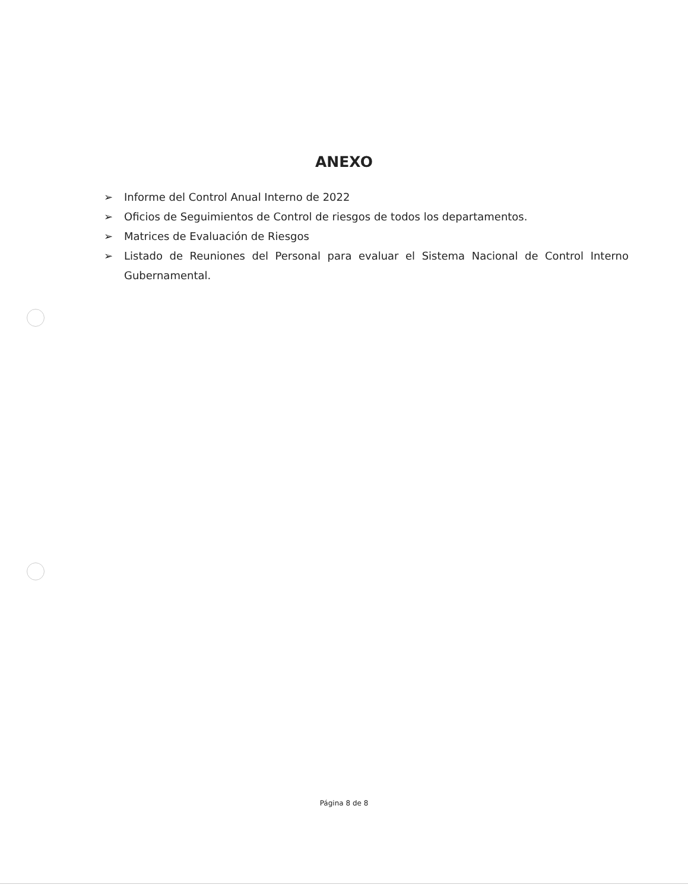ANEXO
➢ Informe del Control Anual Interno de 2022
➢ Oficios de Seguimientos de Control de riesgos de todos los departamentos.
➢ Matrices de Evaluación de Riesgos
➢ Listado de Reuniones del Personal para evaluar el Sistema Nacional de Control Interno Gubernamental.
Página 8 de 8